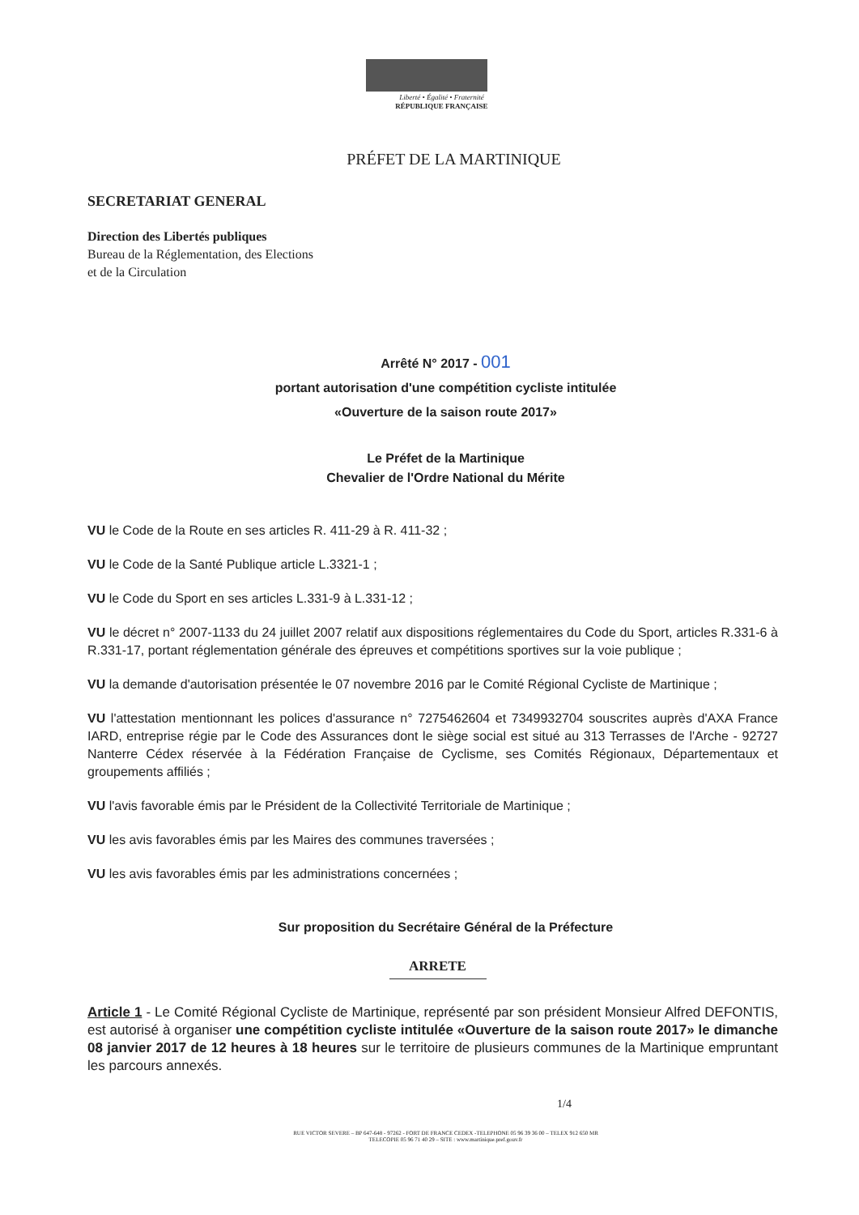Liberté • Égalité • Fraternité
RÉPUBLIQUE FRANÇAISE
PRÉFET DE LA MARTINIQUE
SECRETARIAT GENERAL
Direction des Libertés publiques
Bureau de la Réglementation, des Elections
et de la Circulation
Arrêté N° 2017 - 001
portant autorisation d'une compétition cycliste intitulée
«Ouverture de la saison route 2017»
Le Préfet de la Martinique
Chevalier de l'Ordre National du Mérite
VU le Code de la Route en ses articles R. 411-29 à R. 411-32 ;
VU le Code de la Santé Publique article L.3321-1 ;
VU le Code du Sport en ses articles L.331-9 à L.331-12 ;
VU le décret n° 2007-1133 du 24 juillet 2007 relatif aux dispositions réglementaires du Code du Sport, articles R.331-6 à R.331-17, portant réglementation générale des épreuves et compétitions sportives sur la voie publique ;
VU la demande d'autorisation présentée le 07 novembre 2016 par le Comité Régional Cycliste de Martinique ;
VU l'attestation mentionnant les polices d'assurance n° 7275462604 et 7349932704 souscrites auprès d'AXA France IARD, entreprise régie par le Code des Assurances dont le siège social est situé au 313 Terrasses de l'Arche - 92727 Nanterre Cédex réservée à la Fédération Française de Cyclisme, ses Comités Régionaux, Départementaux et groupements affiliés ;
VU l'avis favorable émis par le Président de la Collectivité Territoriale de Martinique ;
VU les avis favorables émis par les Maires des communes traversées ;
VU les avis favorables émis par les administrations concernées ;
Sur proposition du Secrétaire Général de la Préfecture
ARRETE
Article 1 - Le Comité Régional Cycliste de Martinique, représenté par son président Monsieur Alfred DEFONTIS, est autorisé à organiser une compétition cycliste intitulée «Ouverture de la saison route 2017» le dimanche 08 janvier 2017 de 12 heures à 18 heures sur le territoire de plusieurs communes de la Martinique empruntant les parcours annexés.
1/4
RUE VICTOR SEVERE – BP 647-648 - 97262 - FORT DE FRANCE CEDEX -TELEPHONE 05 96 39 36 00 – TELEX 912 650 MR
TELECOPIE 05 96 71 40 29 – SITE : www.martinique.pref.gouv.fr